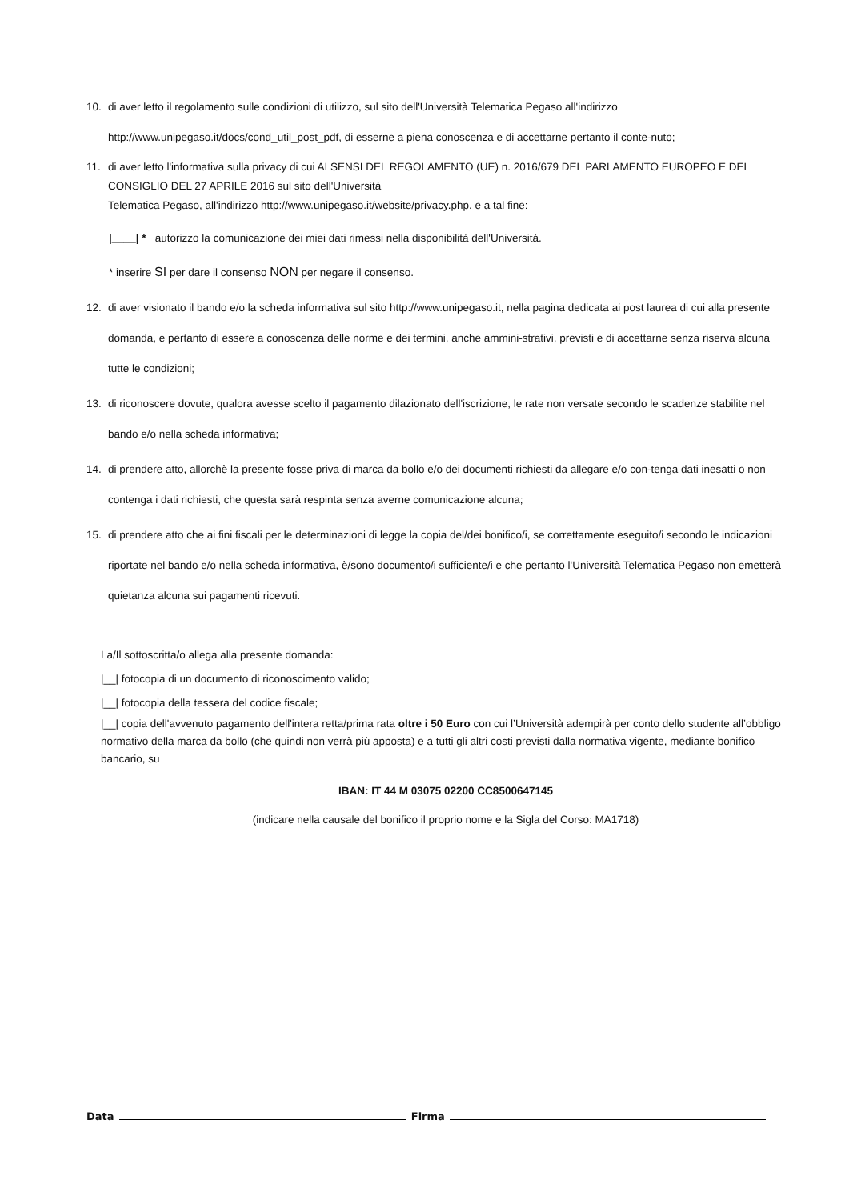10. di aver letto il regolamento sulle condizioni di utilizzo, sul sito dell'Università Telematica Pegaso all'indirizzo http://www.unipegaso.it/docs/cond_util_post_pdf, di esserne a piena conoscenza e di accettarne pertanto il conte-nuto;
11. di aver letto l'informativa sulla privacy di cui AI SENSI DEL REGOLAMENTO (UE) n. 2016/679 DEL PARLAMENTO EUROPEO E DEL CONSIGLIO DEL 27 APRILE 2016 sul sito dell'Università
Telematica Pegaso, all'indirizzo http://www.unipegaso.it/website/privacy.php. e a tal fine:
|____| * autorizzo la comunicazione dei miei dati rimessi nella disponibilità dell'Università.
* inserire SI per dare il consenso NON per negare il consenso.
12. di aver visionato il bando e/o la scheda informativa sul sito http://www.unipegaso.it, nella pagina dedicata ai post laurea di cui alla presente domanda, e pertanto di essere a conoscenza delle norme e dei termini, anche ammini-strativi, previsti e di accettarne senza riserva alcuna tutte le condizioni;
13. di riconoscere dovute, qualora avesse scelto il pagamento dilazionato dell'iscrizione, le rate non versate secondo le scadenze stabilite nel bando e/o nella scheda informativa;
14. di prendere atto, allorchè la presente fosse priva di marca da bollo e/o dei documenti richiesti da allegare e/o con-tenga dati inesatti o non contenga i dati richiesti, che questa sarà respinta senza averne comunicazione alcuna;
15. di prendere atto che ai fini fiscali per le determinazioni di legge la copia del/dei bonifico/i, se correttamente eseguito/i secondo le indicazioni riportate nel bando e/o nella scheda informativa, è/sono documento/i sufficiente/i e che pertanto l'Università Telematica Pegaso non emetterà quietanza alcuna sui pagamenti ricevuti.
La/Il sottoscritta/o allega alla presente domanda:
|__| fotocopia di un documento di riconoscimento valido;
|__| fotocopia della tessera del codice fiscale;
|__| copia dell'avvenuto pagamento dell'intera retta/prima rata oltre i 50 Euro con cui l’Università adempirà per conto dello studente all’obbligo normativo della marca da bollo (che quindi non verrà più apposta) e a tutti gli altri costi previsti dalla normativa vigente, mediante bonifico bancario, su
IBAN: IT 44 M 03075 02200 CC8500647145
(indicare nella causale del bonifico il proprio nome e la Sigla del Corso: MA1718)
Data Firma